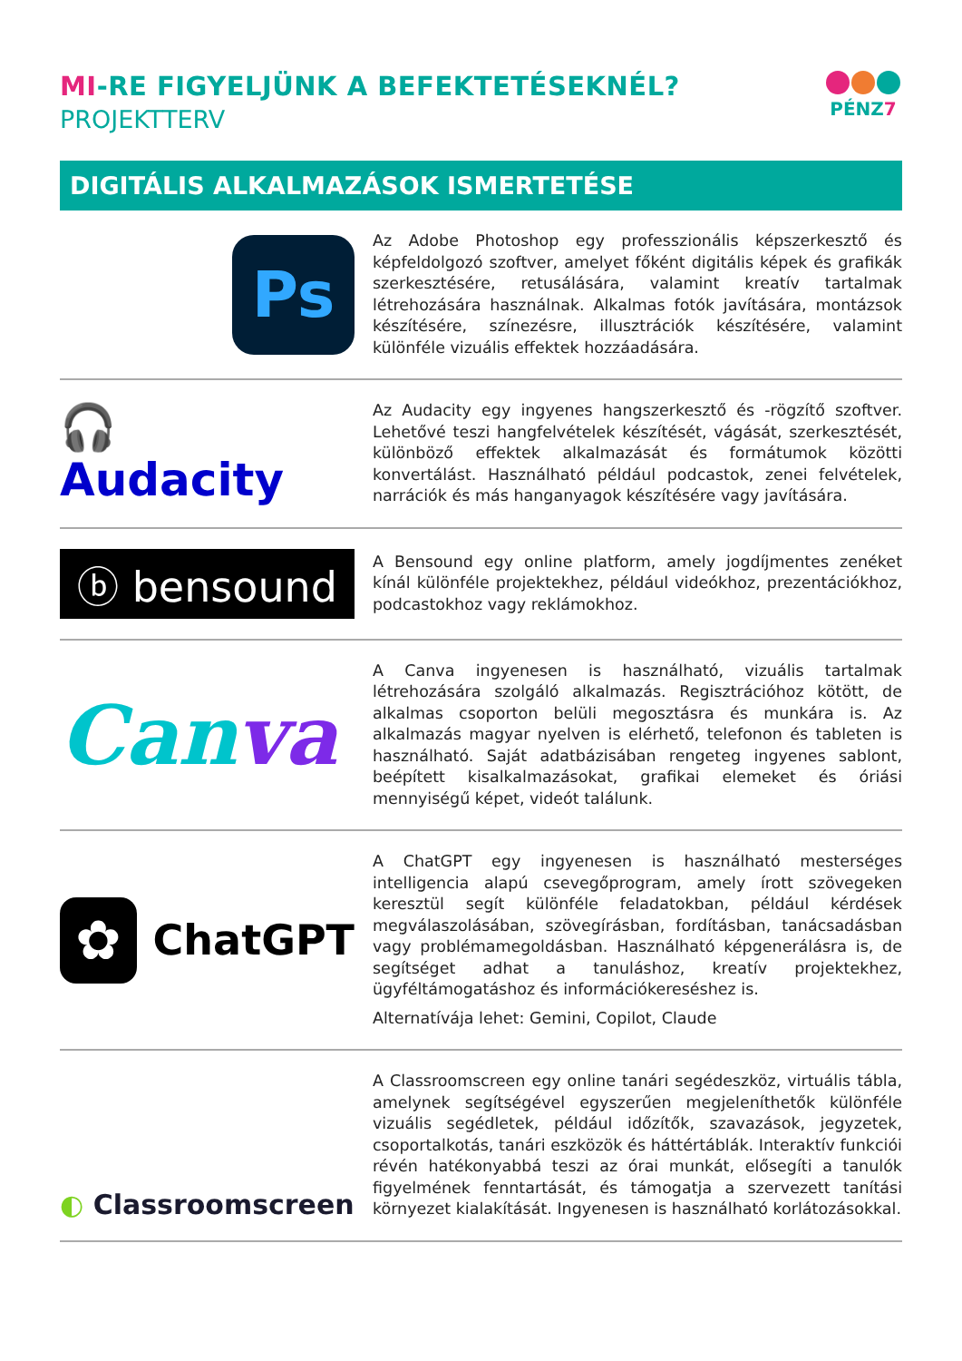MI-RE FIGYELJÜNK A BEFEKTETÉSEKNÉL?
PROJEKTTERV
PÉNZ7
DIGITÁLIS ALKALMAZÁSOK ISMERTETÉSE
Ps
Az Adobe Photoshop egy professzionális képszerkesztő és képfeldolgozó szoftver, amelyet főként digitális képek és grafikák szerkesztésére, retusálására, valamint kreatív tartalmak létrehozására használnak. Alkalmas fotók javítására, montázsok készítésére, színezésre, illusztrációk készítésére, valamint különféle vizuális effektek hozzáadására.
🎧 Audacity
Az Audacity egy ingyenes hangszerkesztő és -rögzítő szoftver. Lehetővé teszi hangfelvételek készítését, vágását, szerkesztését, különböző effektek alkalmazását és formátumok közötti konvertálást. Használható például podcastok, zenei felvételek, narrációk és más hanganyagok készítésére vagy javítására.
ⓑ bensound
A Bensound egy online platform, amely jogdíjmentes zenéket kínál különféle projektekhez, például videókhoz, prezentációkhoz, podcastokhoz vagy reklámokhoz.
Canva
A Canva ingyenesen is használható, vizuális tartalmak létrehozására szolgáló alkalmazás. Regisztrációhoz kötött, de alkalmas csoporton belüli megosztásra és munkára is. Az alkalmazás magyar nyelven is elérhető, telefonon és tableten is használható. Saját adatbázisában rengeteg ingyenes sablont, beépített kisalkalmazásokat, grafikai elemeket és óriási mennyiségű képet, videót találunk.
✿
ChatGPT
A ChatGPT egy ingyenesen is használható mesterséges intelligencia alapú csevegőprogram, amely írott szövegeken keresztül segít különféle feladatokban, például kérdések megválaszolásában, szövegírásban, fordításban, tanácsadásban vagy problémamegoldásban. Használható képgenerálásra is, de segítséget adhat a tanuláshoz, kreatív projektekhez, ügyféltámogatáshoz és információkereséshez is.
Alternatívája lehet: Gemini, Copilot, Claude
◐ Classroomscreen
A Classroomscreen egy online tanári segédeszköz, virtuális tábla, amelynek segítségével egyszerűen megjeleníthetők különféle vizuális segédletek, például időzítők, szavazások, jegyzetek, csoportalkotás, tanári eszközök és háttértáblák. Interaktív funkciói révén hatékonyabbá teszi az órai munkát, elősegíti a tanulók figyelmének fenntartását, és támogatja a szervezett tanítási környezet kialakítását. Ingyenesen is használható korlátozásokkal.